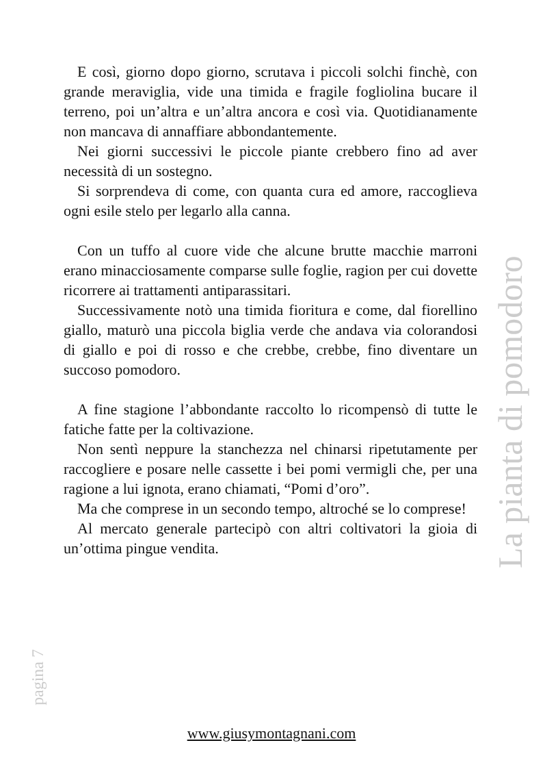E così, giorno dopo giorno, scrutava i piccoli solchi finchè, con grande meraviglia, vide una timida e fragile fogliolina bucare il terreno, poi un’altra e un’altra ancora e così via. Quotidianamente non mancava di annaffiare abbondantemente.
Nei giorni successivi le piccole piante crebbero fino ad aver necessità di un sostegno.
Si sorprendeva di come, con quanta cura ed amore, raccoglieva ogni esile stelo per legarlo alla canna.
Con un tuffo al cuore vide che alcune brutte macchie marroni erano minacciosamente comparse sulle foglie, ragion per cui dovette ricorrere ai trattamenti antiparassitari.
Successivamente notò una timida fioritura e come, dal fiorellino giallo, maturò una piccola biglia verde che andava via colorandosi di giallo e poi di rosso e che crebbe, crebbe, fino diventare un succoso pomodoro.
A fine stagione l’abbondante raccolto lo ricompensò di tutte le fatiche fatte per la coltivazione.
Non sentì neppure la stanchezza nel chinarsi ripetutamente per raccogliere e posare nelle cassette i bei pomi vermigli che, per una ragione a lui ignota, erano chiamati, “Pomi d’oro”.
Ma che comprese in un secondo tempo, altroché se lo comprese!
Al mercato generale partecipò con altri coltivatori la gioia di un’ottima pingue vendita.
La pianta di pomodoro
pagina 7
www.giusymontagnani.com